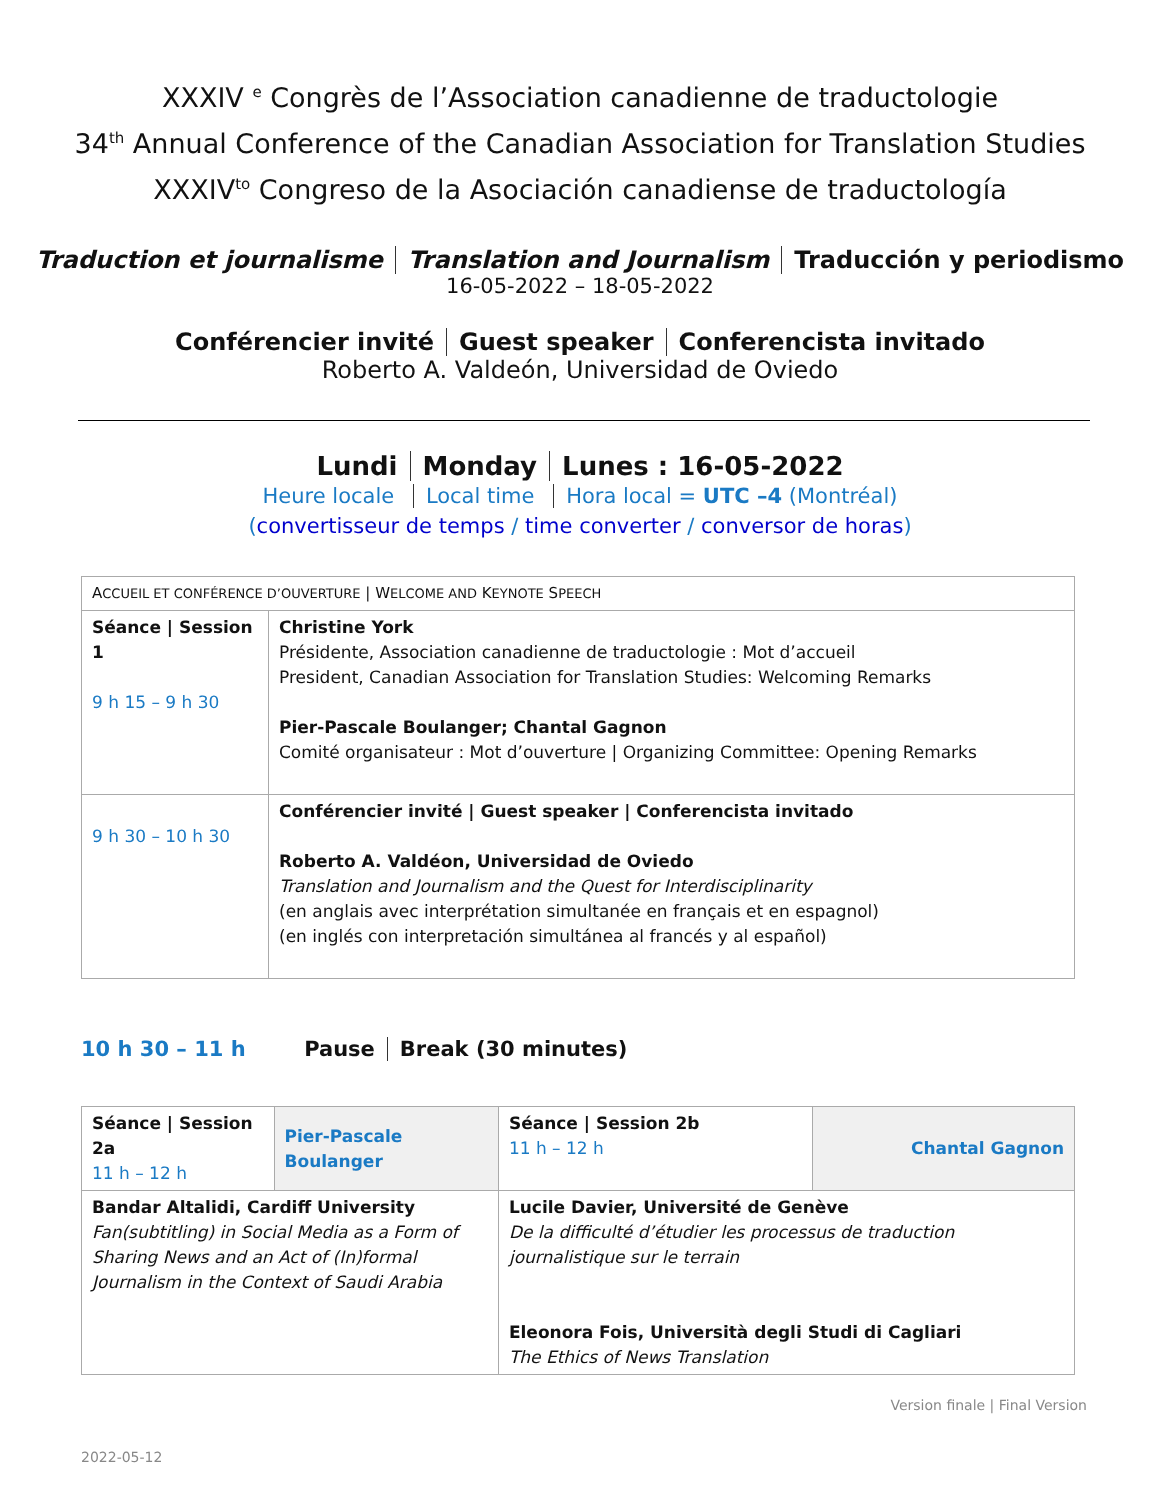XXXIV <sup>e</sup> Congrès de l’Association canadienne de traductologie
34<sup>th</sup> Annual Conference of the Canadian Association for Translation Studies
XXXIV<sup>to</sup> Congreso de la Asociación canadiense de traductología
Traduction et journalisme Translation and Journalism Traducción y periodismo
16-05-2022 – 18-05-2022
Conférencier invité Guest speaker Conferencista invitado
Roberto A. Valdeón, Universidad de Oviedo
Lundi Monday Lunes : 16-05-2022
Heure locale Local time Hora local = UTC –4 (Montréal)
(convertisseur de temps / time converter / conversor de horas)
| A CCUEIL ET CONFÉRENCE D’OUVERTURE / W ELCOME AND K EYNOTE S PEECH | |
| Séance / Session 1 9 h 15 – 9 h 30 | Christine York Présidente, Association canadienne de traductologie : Mot d’accueil President, Canadian Association for Translation Studies: Welcoming Remarks Pier-Pascale Boulanger; Chantal Gagnon Comité organisateur : Mot d’ouverture / Organizing Committee: Opening Remarks |
| 9 h 30 – 10 h 30 | Conférencier invité / Guest speaker / Conferencista invitado Roberto A. Valdéon, Universidad de Oviedo Translation and Journalism and the Quest for Interdisciplinarity (en anglais avec interprétation simultanée en français et en espagnol) (en inglés con interpretación simultánea al francés y al español) |
10 h 30 – 11 h Pause Break (30 minutes)
| Séance / Session 2a 11 h – 12 h | Pier-Pascale Boulanger | Séance / Session 2b 11 h – 12 h | Chantal Gagnon |
| Bandar Altalidi, Cardiff University Fan(subtitling) in Social Media as a Form of Sharing News and an Act of (In)formal Journalism in the Context of Saudi Arabia | | Lucile Davier, Université de Genève De la difficulté d’étudier les processus de traduction journalistique sur le terrain Eleonora Fois, Università degli Studi di Cagliari The Ethics of News Translation | |
Version finale | Final Version
2022-05-12